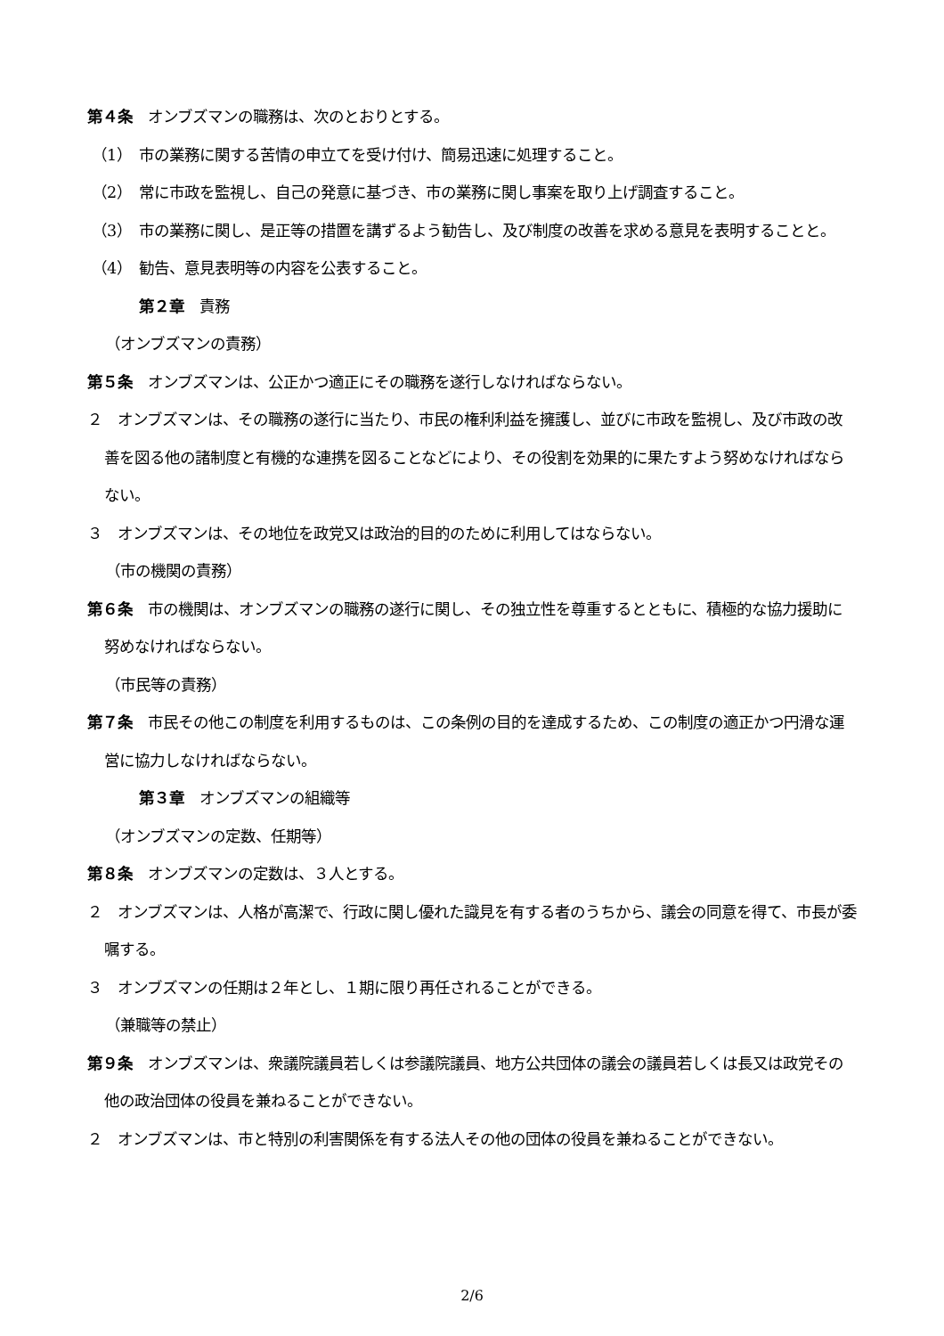第４条　オンブズマンの職務は、次のとおりとする。
（1）　市の業務に関する苦情の申立てを受け付け、簡易迅速に処理すること。
（2）　常に市政を監視し、自己の発意に基づき、市の業務に関し事案を取り上げ調査すること。
（3）　市の業務に関し、是正等の措置を講ずるよう勧告し、及び制度の改善を求める意見を表明することと。
（4）　勧告、意見表明等の内容を公表すること。
第２章　責務
（オンブズマンの責務）
第５条　オンブズマンは、公正かつ適正にその職務を遂行しなければならない。
２　オンブズマンは、その職務の遂行に当たり、市民の権利利益を擁護し、並びに市政を監視し、及び市政の改善を図る他の諸制度と有機的な連携を図ることなどにより、その役割を効果的に果たすよう努めなければならない。
３　オンブズマンは、その地位を政党又は政治的目的のために利用してはならない。
（市の機関の責務）
第６条　市の機関は、オンブズマンの職務の遂行に関し、その独立性を尊重するとともに、積極的な協力援助に努めなければならない。
（市民等の責務）
第７条　市民その他この制度を利用するものは、この条例の目的を達成するため、この制度の適正かつ円滑な運営に協力しなければならない。
第３章　オンブズマンの組織等
（オンブズマンの定数、任期等）
第８条　オンブズマンの定数は、３人とする。
２　オンブズマンは、人格が高潔で、行政に関し優れた識見を有する者のうちから、議会の同意を得て、市長が委嘱する。
３　オンブズマンの任期は２年とし、１期に限り再任されることができる。
（兼職等の禁止）
第９条　オンブズマンは、衆議院議員若しくは参議院議員、地方公共団体の議会の議員若しくは長又は政党その他の政治団体の役員を兼ねることができない。
２　オンブズマンは、市と特別の利害関係を有する法人その他の団体の役員を兼ねることができない。
2/6